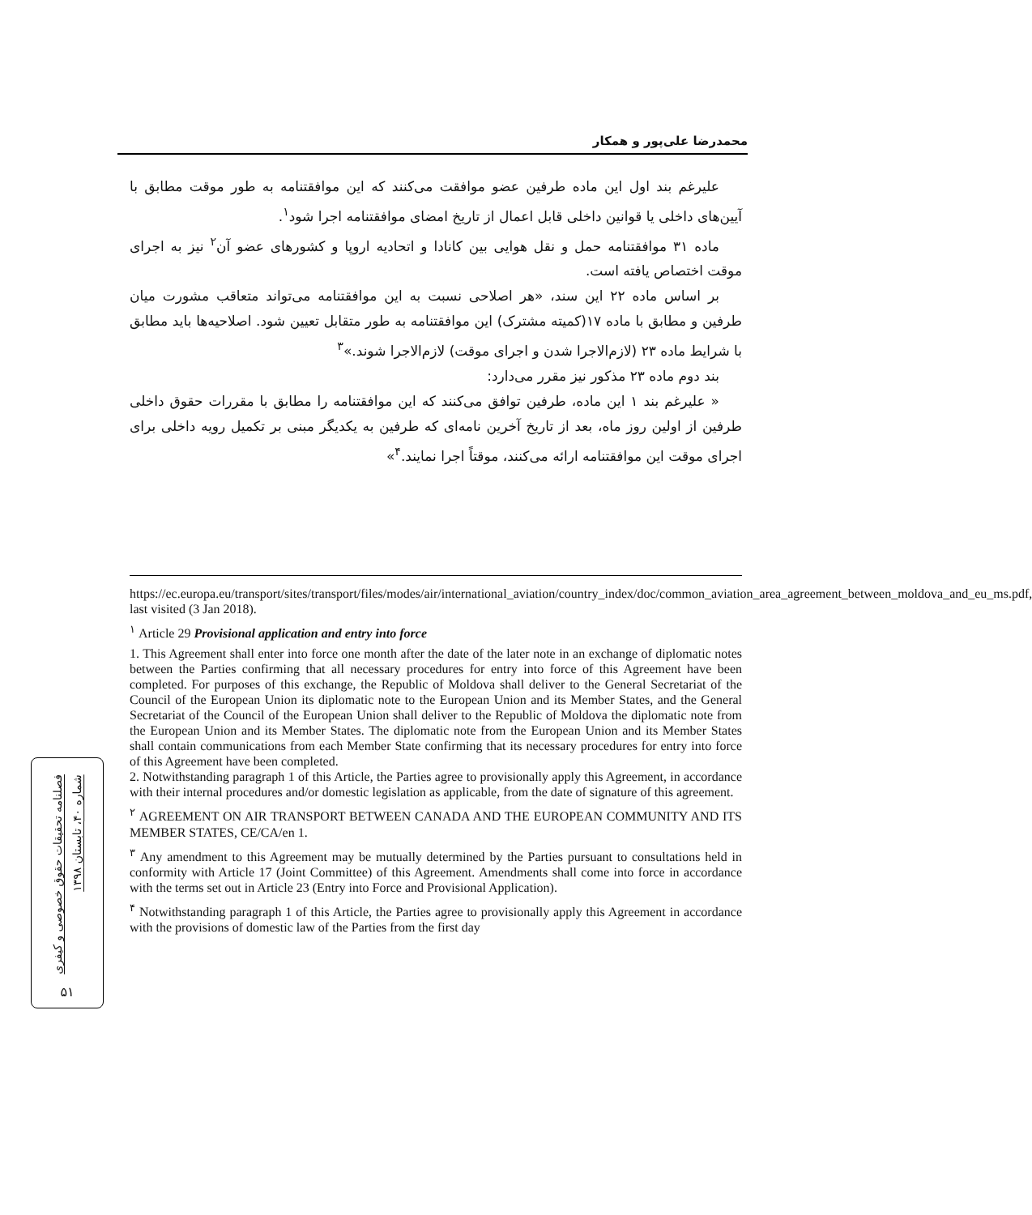محمدرضا علی‌پور و همکار
علیرغم بند اول این ماده طرفین عضو موافقت می‌کنند که این موافقتنامه به طور موقت مطابق با آیین‌های داخلی یا قوانین داخلی قابل اعمال از تاریخ امضای موافقتنامه اجرا شود<sup>۱</sup>.
ماده ۳۱ موافقتنامه حمل و نقل هوایی بین کانادا و اتحادیه اروپا و کشورهای عضو آن<sup>۲</sup> نیز به اجرای موقت اختصاص یافته است.
بر اساس ماده ۲۲ این سند، «هر اصلاحی نسبت به این موافقتنامه می‌تواند متعاقب مشورت میان طرفین و مطابق با ماده ۱۷(کمیته مشترک) این موافقتنامه به طور متقابل تعیین شود. اصلاحیه‌ها باید مطابق با شرایط ماده ۲۳ (لازم‌الاجرا شدن و اجرای موقت) لازم‌الاجرا شوند.»<sup>۳</sup>
بند دوم ماده ۲۳ مذکور نیز مقرر می‌دارد:
« علیرغم بند ۱ این ماده، طرفین توافق می‌کنند که این موافقتنامه را مطابق با مقررات حقوق داخلی طرفین از اولین روز ماه، بعد از تاریخ آخرین نامه‌ای که طرفین به یکدیگر مبنی بر تکمیل رویه داخلی برای اجرای موقت این موافقتنامه ارائه می‌کنند، موقتاً اجرا نمایند.<sup>۴</sup>»
https://ec.europa.eu/transport/sites/transport/files/modes/air/international_aviation/country_index/doc/common_aviation_area_agreement_between_moldova_and_eu_ms.pdf, last visited (3 Jan 2018).
<sup>۱</sup> Article 29 Provisional application and entry into force
1. This Agreement shall enter into force one month after the date of the later note in an exchange of diplomatic notes between the Parties confirming that all necessary procedures for entry into force of this Agreement have been completed. For purposes of this exchange, the Republic of Moldova shall deliver to the General Secretariat of the Council of the European Union its diplomatic note to the European Union and its Member States, and the General Secretariat of the Council of the European Union shall deliver to the Republic of Moldova the diplomatic note from the European Union and its Member States. The diplomatic note from the European Union and its Member States shall contain communications from each Member State confirming that its necessary procedures for entry into force of this Agreement have been completed.
2. Notwithstanding paragraph 1 of this Article, the Parties agree to provisionally apply this Agreement, in accordance with their internal procedures and/or domestic legislation as applicable, from the date of signature of this agreement.
<sup>۲</sup> AGREEMENT ON AIR TRANSPORT BETWEEN CANADA AND THE EUROPEAN COMMUNITY AND ITS MEMBER STATES, CE/CA/en 1.
<sup>۳</sup> Any amendment to this Agreement may be mutually determined by the Parties pursuant to consultations held in conformity with Article 17 (Joint Committee) of this Agreement. Amendments shall come into force in accordance with the terms set out in Article 23 (Entry into Force and Provisional Application).
<sup>۴</sup> Notwithstanding paragraph 1 of this Article, the Parties agree to provisionally apply this Agreement in accordance with the provisions of domestic law of the Parties from the first day
فصلنامه تحقیقات حقوق خصوصی و کیفری شماره ۴۰، تابستان ۱۳۹۸
۵۱